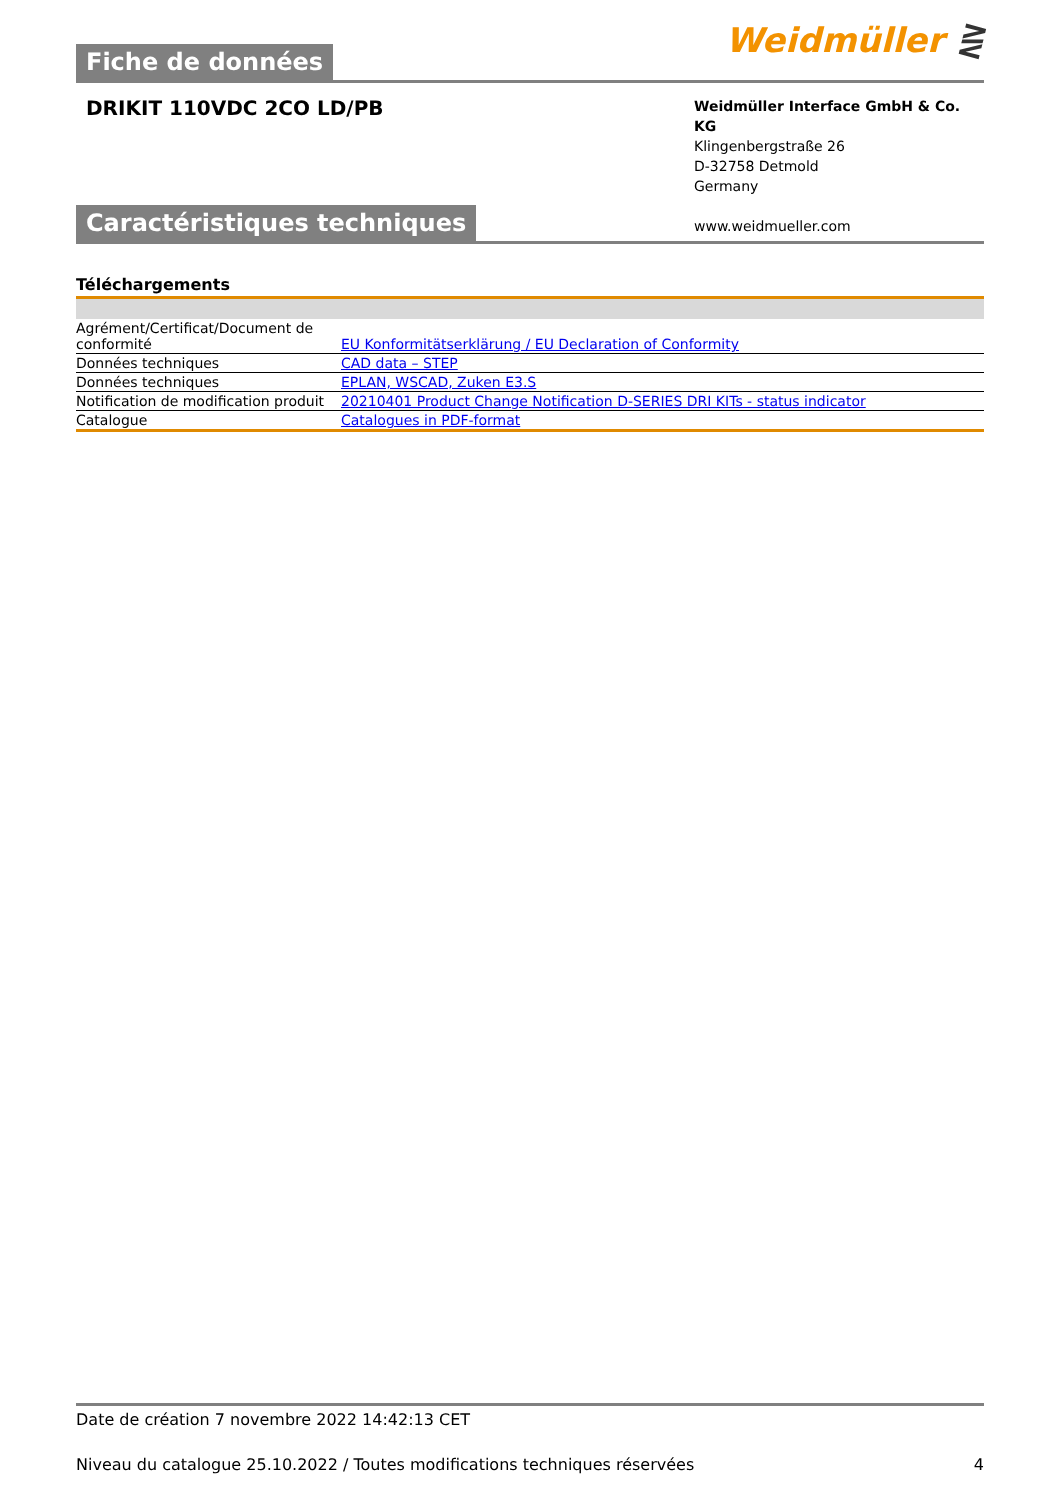Weidmüller ⋛
Fiche de données
DRIKIT 110VDC 2CO LD/PB
Weidmüller Interface GmbH & Co. KG
Klingenbergstraße 26
D-32758 Detmold
Germany
www.weidmueller.com
Caractéristiques techniques
Téléchargements
| Agrément/Certificat/Document de conformité | EU Konformitätserklärung / EU Declaration of Conformity |
| Données techniques | CAD data – STEP |
| Données techniques | EPLAN, WSCAD, Zuken E3.S |
| Notification de modification produit | 20210401 Product Change Notification D-SERIES DRI KITs - status indicator |
| Catalogue | Catalogues in PDF-format |
Date de création 7 novembre 2022 14:42:13 CET
Niveau du catalogue 25.10.2022 / Toutes modifications techniques réservées 4